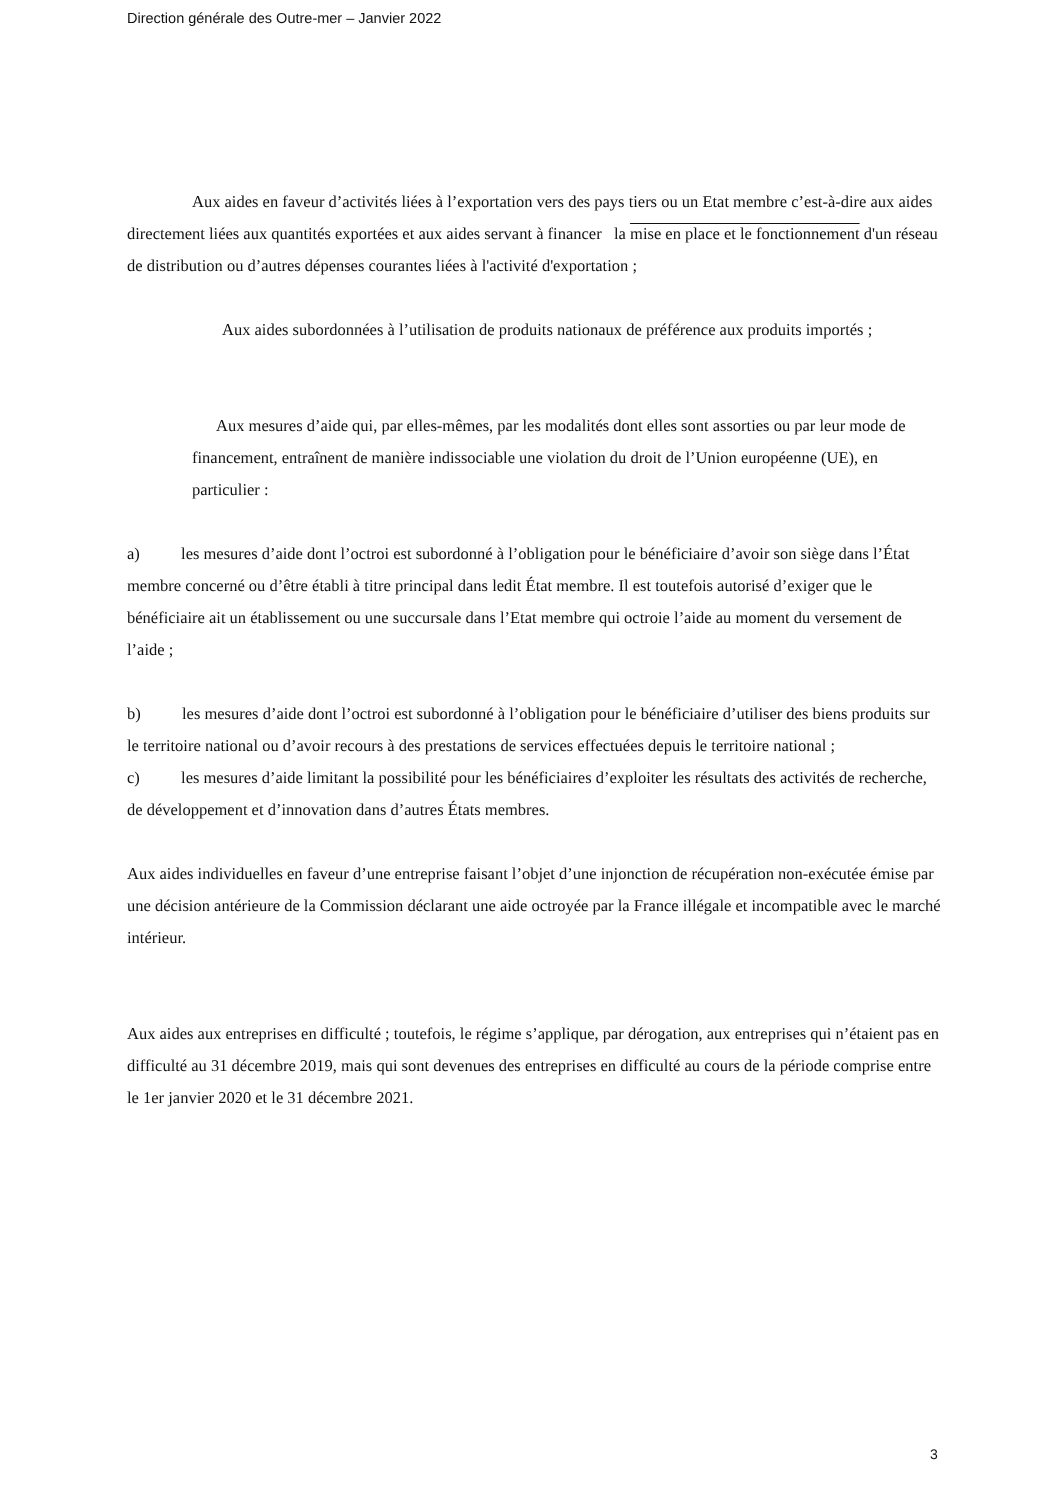Direction générale des Outre-mer – Janvier 2022
Aux aides en faveur d’activités liées à l’exportation vers des pays tiers ou un Etat membre c’est-à-dire aux aides directement liées aux quantités exportées et aux aides servant à financer la mise en place et le fonctionnement d'un réseau de distribution ou d’autres dépenses courantes liées à l'activité d'exportation ;
Aux aides subordonnées à l’utilisation de produits nationaux de préférence aux produits importés ;
Aux mesures d’aide qui, par elles-mêmes, par les modalités dont elles sont assorties ou par leur mode de financement, entraînent de manière indissociable une violation du droit de l’Union européenne (UE), en particulier :
a) les mesures d’aide dont l’octroi est subordonné à l’obligation pour le bénéficiaire d’avoir son siège dans l’État membre concerné ou d’être établi à titre principal dans ledit État membre. Il est toutefois autorisé d’exiger que le bénéficiaire ait un établissement ou une succursale dans l’Etat membre qui octroie l’aide au moment du versement de l’aide ;
b) les mesures d’aide dont l’octroi est subordonné à l’obligation pour le bénéficiaire d’utiliser des biens produits sur le territoire national ou d’avoir recours à des prestations de services effectuées depuis le territoire national ;
c) les mesures d’aide limitant la possibilité pour les bénéficiaires d’exploiter les résultats des activités de recherche, de développement et d’innovation dans d’autres États membres.
Aux aides individuelles en faveur d’une entreprise faisant l’objet d’une injonction de récupération non-exécutée émise par une décision antérieure de la Commission déclarant une aide octroyée par la France illégale et incompatible avec le marché intérieur.
Aux aides aux entreprises en difficulté ; toutefois, le régime s’applique, par dérogation, aux entreprises qui n’étaient pas en difficulté au 31 décembre 2019, mais qui sont devenues des entreprises en difficulté au cours de la période comprise entre le 1er janvier 2020 et le 31 décembre 2021.
3